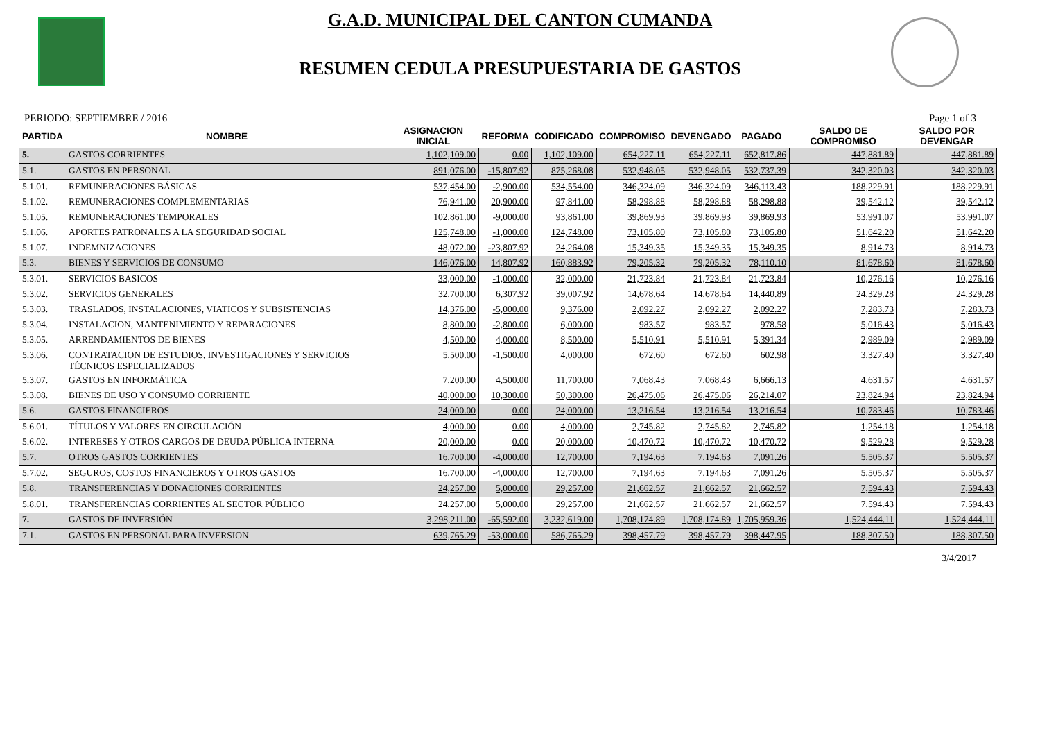G.A.D. MUNICIPAL DEL CANTON CUMANDA
RESUMEN CEDULA PRESUPUESTARIA DE GASTOS
PERIODO: SEPTIEMBRE / 2016 Page 1 of 3
| PARTIDA | NOMBRE | ASIGNACION INICIAL | REFORMA | CODIFICADO | COMPROMISO | DEVENGADO | PAGADO | SALDO DE COMPROMISO | SALDO POR DEVENGAR |
| --- | --- | --- | --- | --- | --- | --- | --- | --- | --- |
| 5. | GASTOS CORRIENTES | 1,102,109.00 | 0.00 | 1,102,109.00 | 654,227.11 | 654,227.11 | 652,817.86 | 447,881.89 | 447,881.89 |
| 5.1. | GASTOS EN PERSONAL | 891,076.00 | -15,807.92 | 875,268.08 | 532,948.05 | 532,948.05 | 532,737.39 | 342,320.03 | 342,320.03 |
| 5.1.01. | REMUNERACIONES BÁSICAS | 537,454.00 | -2,900.00 | 534,554.00 | 346,324.09 | 346,324.09 | 346,113.43 | 188,229.91 | 188,229.91 |
| 5.1.02. | REMUNERACIONES COMPLEMENTARIAS | 76,941.00 | 20,900.00 | 97,841.00 | 58,298.88 | 58,298.88 | 58,298.88 | 39,542.12 | 39,542.12 |
| 5.1.05. | REMUNERACIONES TEMPORALES | 102,861.00 | -9,000.00 | 93,861.00 | 39,869.93 | 39,869.93 | 39,869.93 | 53,991.07 | 53,991.07 |
| 5.1.06. | APORTES PATRONALES A LA SEGURIDAD SOCIAL | 125,748.00 | -1,000.00 | 124,748.00 | 73,105.80 | 73,105.80 | 73,105.80 | 51,642.20 | 51,642.20 |
| 5.1.07. | INDEMNIZACIONES | 48,072.00 | -23,807.92 | 24,264.08 | 15,349.35 | 15,349.35 | 15,349.35 | 8,914.73 | 8,914.73 |
| 5.3. | BIENES Y SERVICIOS DE CONSUMO | 146,076.00 | 14,807.92 | 160,883.92 | 79,205.32 | 79,205.32 | 78,110.10 | 81,678.60 | 81,678.60 |
| 5.3.01. | SERVICIOS BASICOS | 33,000.00 | -1,000.00 | 32,000.00 | 21,723.84 | 21,723.84 | 21,723.84 | 10,276.16 | 10,276.16 |
| 5.3.02. | SERVICIOS GENERALES | 32,700.00 | 6,307.92 | 39,007.92 | 14,678.64 | 14,678.64 | 14,440.89 | 24,329.28 | 24,329.28 |
| 5.3.03. | TRASLADOS, INSTALACIONES, VIATICOS Y SUBSISTENCIAS | 14,376.00 | -5,000.00 | 9,376.00 | 2,092.27 | 2,092.27 | 2,092.27 | 7,283.73 | 7,283.73 |
| 5.3.04. | INSTALACION, MANTENIMIENTO Y REPARACIONES | 8,800.00 | -2,800.00 | 6,000.00 | 983.57 | 983.57 | 978.58 | 5,016.43 | 5,016.43 |
| 5.3.05. | ARRENDAMIENTOS DE BIENES | 4,500.00 | 4,000.00 | 8,500.00 | 5,510.91 | 5,510.91 | 5,391.34 | 2,989.09 | 2,989.09 |
| 5.3.06. | CONTRATACION DE ESTUDIOS, INVESTIGACIONES Y SERVICIOS TÉCNICOS ESPECIALIZADOS | 5,500.00 | -1,500.00 | 4,000.00 | 672.60 | 672.60 | 602.98 | 3,327.40 | 3,327.40 |
| 5.3.07. | GASTOS EN INFORMÁTICA | 7,200.00 | 4,500.00 | 11,700.00 | 7,068.43 | 7,068.43 | 6,666.13 | 4,631.57 | 4,631.57 |
| 5.3.08. | BIENES DE USO Y CONSUMO CORRIENTE | 40,000.00 | 10,300.00 | 50,300.00 | 26,475.06 | 26,475.06 | 26,214.07 | 23,824.94 | 23,824.94 |
| 5.6. | GASTOS FINANCIEROS | 24,000.00 | 0.00 | 24,000.00 | 13,216.54 | 13,216.54 | 13,216.54 | 10,783.46 | 10,783.46 |
| 5.6.01. | TÍTULOS Y VALORES EN CIRCULACIÓN | 4,000.00 | 0.00 | 4,000.00 | 2,745.82 | 2,745.82 | 2,745.82 | 1,254.18 | 1,254.18 |
| 5.6.02. | INTERESES Y OTROS CARGOS DE DEUDA PÚBLICA INTERNA | 20,000.00 | 0.00 | 20,000.00 | 10,470.72 | 10,470.72 | 10,470.72 | 9,529.28 | 9,529.28 |
| 5.7. | OTROS GASTOS CORRIENTES | 16,700.00 | -4,000.00 | 12,700.00 | 7,194.63 | 7,194.63 | 7,091.26 | 5,505.37 | 5,505.37 |
| 5.7.02. | SEGUROS, COSTOS FINANCIEROS Y OTROS GASTOS | 16,700.00 | -4,000.00 | 12,700.00 | 7,194.63 | 7,194.63 | 7,091.26 | 5,505.37 | 5,505.37 |
| 5.8. | TRANSFERENCIAS Y DONACIONES CORRIENTES | 24,257.00 | 5,000.00 | 29,257.00 | 21,662.57 | 21,662.57 | 21,662.57 | 7,594.43 | 7,594.43 |
| 5.8.01. | TRANSFERENCIAS CORRIENTES AL SECTOR PÚBLICO | 24,257.00 | 5,000.00 | 29,257.00 | 21,662.57 | 21,662.57 | 21,662.57 | 7,594.43 | 7,594.43 |
| 7. | GASTOS DE INVERSIÓN | 3,298,211.00 | -65,592.00 | 3,232,619.00 | 1,708,174.89 | 1,708,174.89 | 1,705,959.36 | 1,524,444.11 | 1,524,444.11 |
| 7.1. | GASTOS EN PERSONAL PARA INVERSION | 639,765.29 | -53,000.00 | 586,765.29 | 398,457.79 | 398,457.79 | 398,447.95 | 188,307.50 | 188,307.50 |
3/4/2017